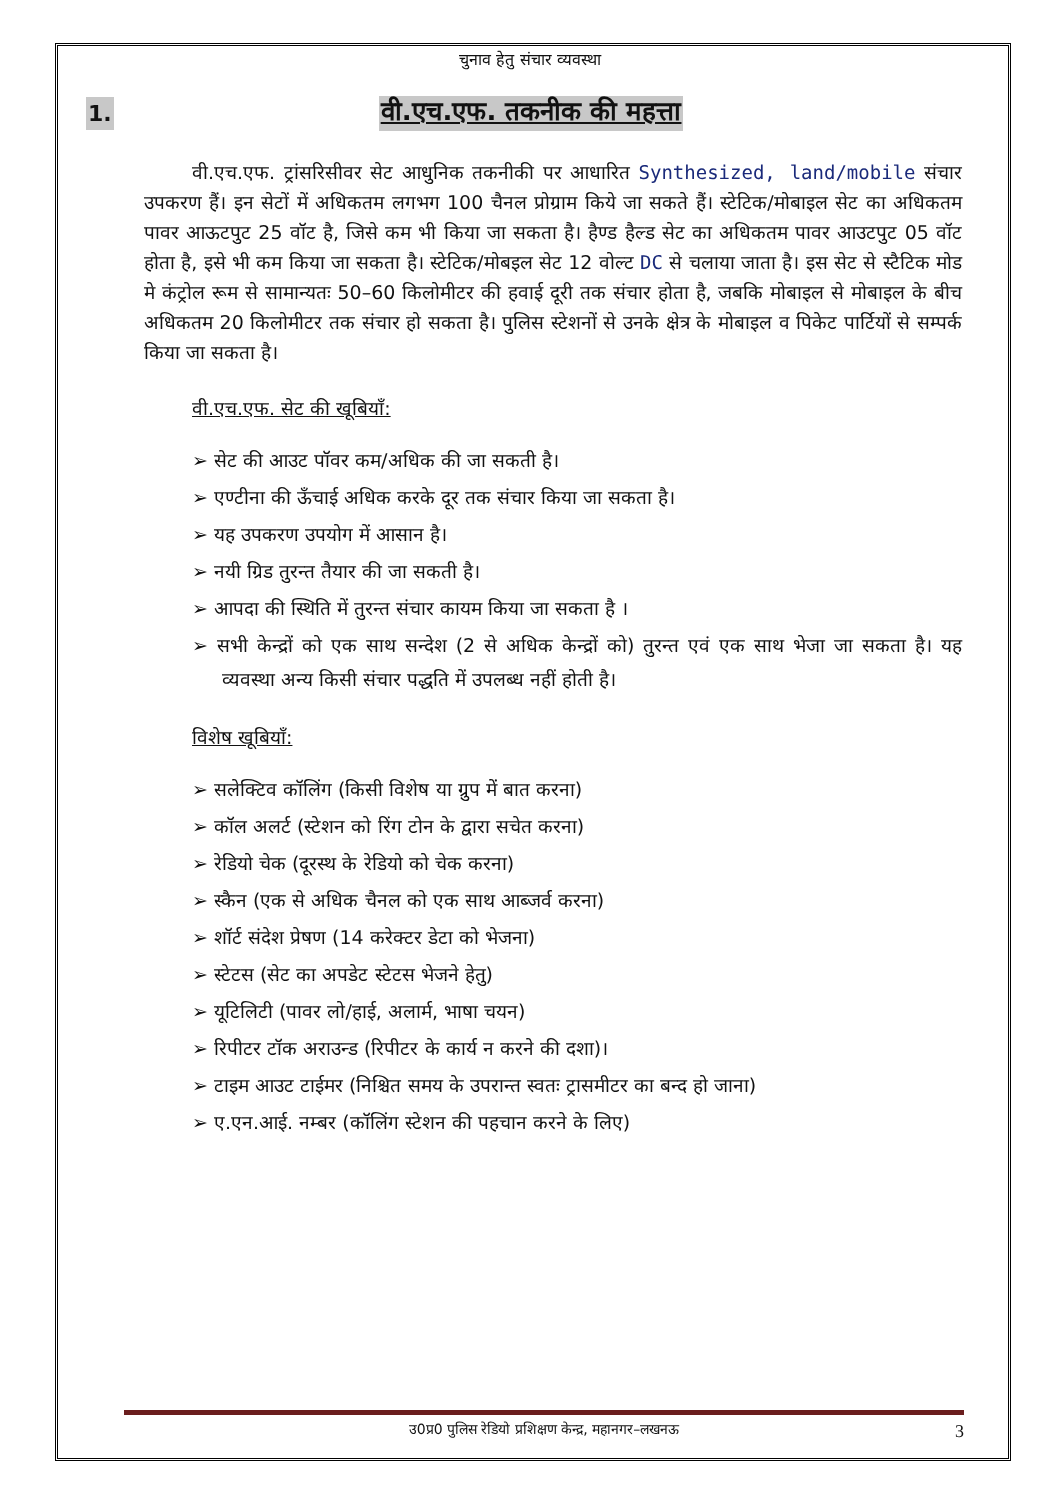चुनाव हेतु संचार व्यवस्था
1. वी.एच.एफ. तकनीक की महत्ता
वी.एच.एफ. ट्रांसरिसीवर सेट आधुनिक तकनीकी पर आधारित Synthesized, land/mobile संचार उपकरण हैं। इन सेटों में अधिकतम लगभग 100 चैनल प्रोग्राम किये जा सकते हैं। स्टेटिक/मोबाइल सेट का अधिकतम पावर आऊटपुट 25 वॉट है, जिसे कम भी किया जा सकता है। हैण्ड हैल्ड सेट का अधिकतम पावर आउटपुट 05 वॉट होता है, इसे भी कम किया जा सकता है। स्टेटिक/मोबइल सेट 12 वोल्ट DC से चलाया जाता है। इस सेट से स्टैटिक मोड मे कंट्रोल रूम से सामान्यतः 50–60 किलोमीटर की हवाई दूरी तक संचार होता है, जबकि मोबाइल से मोबाइल के बीच अधिकतम 20 किलोमीटर तक संचार हो सकता है। पुलिस स्टेशनों से उनके क्षेत्र के मोबाइल व पिकेट पार्टियों से सम्पर्क किया जा सकता है।
वी.एच.एफ. सेट की खूबियाँ:
➢ सेट की आउट पॉवर कम/अधिक की जा सकती है।
➢ एण्टीना की ऊँचाई अधिक करके दूर तक संचार किया जा सकता है।
➢ यह उपकरण उपयोग में आसान है।
➢ नयी ग्रिड तुरन्त तैयार की जा सकती है।
➢ आपदा की स्थिति में तुरन्त संचार कायम किया जा सकता है ।
➢ सभी केन्द्रों को एक साथ सन्देश (2 से अधिक केन्द्रों को) तुरन्त एवं एक साथ भेजा जा सकता है। यह व्यवस्था अन्य किसी संचार पद्धति में उपलब्ध नहीं होती है।
विशेष खूबियाँ:
➢ सलेक्टिव कॉलिंग (किसी विशेष या ग्रुप में बात करना)
➢ कॉल अलर्ट (स्टेशन को रिंग टोन के द्वारा सचेत करना)
➢ रेडियो चेक (दूरस्थ के रेडियो को चेक करना)
➢ स्कैन (एक से अधिक चैनल को एक साथ आब्जर्व करना)
➢ शॉर्ट संदेश प्रेषण (14 करेक्टर डेटा को भेजना)
➢ स्टेटस (सेट का अपडेट स्टेटस भेजने हेतु)
➢ यूटिलिटी (पावर लो/हाई, अलार्म, भाषा चयन)
➢ रिपीटर टॉक अराउन्ड (रिपीटर के कार्य न करने की दशा)।
➢ टाइम आउट टाईमर (निश्चित समय के उपरान्त स्वतः ट्रासमीटर का बन्द हो जाना)
➢ ए.एन.आई. नम्बर (कॉलिंग स्टेशन की पहचान करने के लिए)
उ0प्र0 पुलिस रेडियो प्रशिक्षण केन्द्र, महानगर–लखनऊ 3